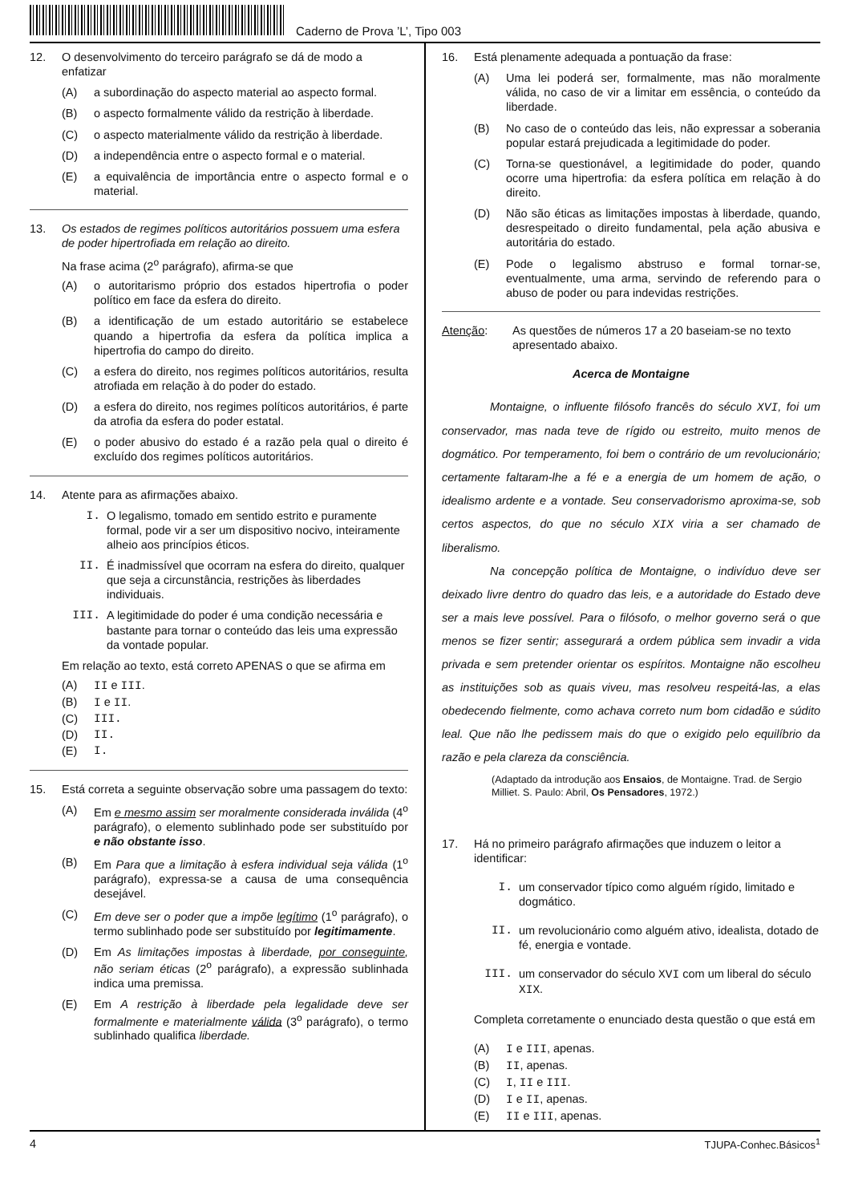Caderno de Prova ’L’, Tipo 003
12. O desenvolvimento do terceiro parágrafo se dá de modo a enfatizar
(A) a subordinação do aspecto material ao aspecto formal.
(B) o aspecto formalmente válido da restrição à liberdade.
(C) o aspecto materialmente válido da restrição à liberdade.
(D) a independência entre o aspecto formal e o material.
(E) a equivalência de importância entre o aspecto formal e o material.
13. Os estados de regimes políticos autoritários possuem uma esfera de poder hipertrofiada em relação ao direito.
Na frase acima (2<sup>o</sup> parágrafo), afirma-se que
(A) o autoritarismo próprio dos estados hipertrofia o poder político em face da esfera do direito.
(B) a identificação de um estado autoritário se estabelece quando a hipertrofia da esfera da política implica a hipertrofia do campo do direito.
(C) a esfera do direito, nos regimes políticos autoritários, resulta atrofiada em relação à do poder do estado.
(D) a esfera do direito, nos regimes políticos autoritários, é parte da atrofia da esfera do poder estatal.
(E) o poder abusivo do estado é a razão pela qual o direito é excluído dos regimes políticos autoritários.
14. Atente para as afirmações abaixo.
I. O legalismo, tomado em sentido estrito e puramente formal, pode vir a ser um dispositivo nocivo, inteiramente alheio aos princípios éticos.
II. É inadmissível que ocorram na esfera do direito, qualquer que seja a circunstância, restrições às liberdades individuais.
III. A legitimidade do poder é uma condição necessária e bastante para tornar o conteúdo das leis uma expressão da vontade popular.
Em relação ao texto, está correto APENAS o que se afirma em
(A) II e III.
(B) I e II.
(C) III.
(D) II.
(E) I.
15. Está correta a seguinte observação sobre uma passagem do texto:
(A) Em e mesmo assim ser moralmente considerada inválida (4<sup>o</sup> parágrafo), o elemento sublinhado pode ser substituído por e não obstante isso.
(B) Em Para que a limitação à esfera individual seja válida (1<sup>o</sup> parágrafo), expressa-se a causa de uma consequência desejável.
(C) Em deve ser o poder que a impõe legítimo (1<sup>o</sup> parágrafo), o termo sublinhado pode ser substituído por legitimamente.
(D) Em As limitações impostas à liberdade, por conseguinte, não seriam éticas (2<sup>o</sup> parágrafo), a expressão sublinhada indica uma premissa.
(E) Em A restrição à liberdade pela legalidade deve ser formalmente e materialmente válida (3<sup>o</sup> parágrafo), o termo sublinhado qualifica liberdade.
16. Está plenamente adequada a pontuação da frase:
(A) Uma lei poderá ser, formalmente, mas não moralmente válida, no caso de vir a limitar em essência, o conteúdo da liberdade.
(B) No caso de o conteúdo das leis, não expressar a soberania popular estará prejudicada a legitimidade do poder.
(C) Torna-se questionável, a legitimidade do poder, quando ocorre uma hipertrofia: da esfera política em relação à do direito.
(D) Não são éticas as limitações impostas à liberdade, quando, desrespeitado o direito fundamental, pela ação abusiva e autoritária do estado.
(E) Pode o legalismo abstruso e formal tornar-se, eventualmente, uma arma, servindo de referendo para o abuso de poder ou para indevidas restrições.
Atenção: As questões de números 17 a 20 baseiam-se no texto apresentado abaixo.
Acerca de Montaigne
Montaigne, o influente filósofo francês do século XVI, foi um conservador, mas nada teve de rígido ou estreito, muito menos de dogmático. Por temperamento, foi bem o contrário de um revolucionário; certamente faltaram-lhe a fé e a energia de um homem de ação, o idealismo ardente e a vontade. Seu conservadorismo aproxima-se, sob certos aspectos, do que no século XIX viria a ser chamado de liberalismo.
Na concepção política de Montaigne, o indivíduo deve ser deixado livre dentro do quadro das leis, e a autoridade do Estado deve ser a mais leve possível. Para o filósofo, o melhor governo será o que menos se fizer sentir; assegurará a ordem pública sem invadir a vida privada e sem pretender orientar os espíritos. Montaigne não escolheu as instituições sob as quais viveu, mas resolveu respeitá-las, a elas obedecendo fielmente, como achava correto num bom cidadão e súdito leal. Que não lhe pedissem mais do que o exigido pelo equilíbrio da razão e pela clareza da consciência.
(Adaptado da introdução aos Ensaios, de Montaigne. Trad. de Sergio Milliet. S. Paulo: Abril, Os Pensadores, 1972.)
17. Há no primeiro parágrafo afirmações que induzem o leitor a identificar:
I. um conservador típico como alguém rígido, limitado e dogmático.
II. um revolucionário como alguém ativo, idealista, dotado de fé, energia e vontade.
III. um conservador do século XVI com um liberal do século XIX.
Completa corretamente o enunciado desta questão o que está em
(A) I e III, apenas.
(B) II, apenas.
(C) I, II e III.
(D) I e II, apenas.
(E) II e III, apenas.
4 TJUPA-Conhec.Básicos<sup>1</sup>